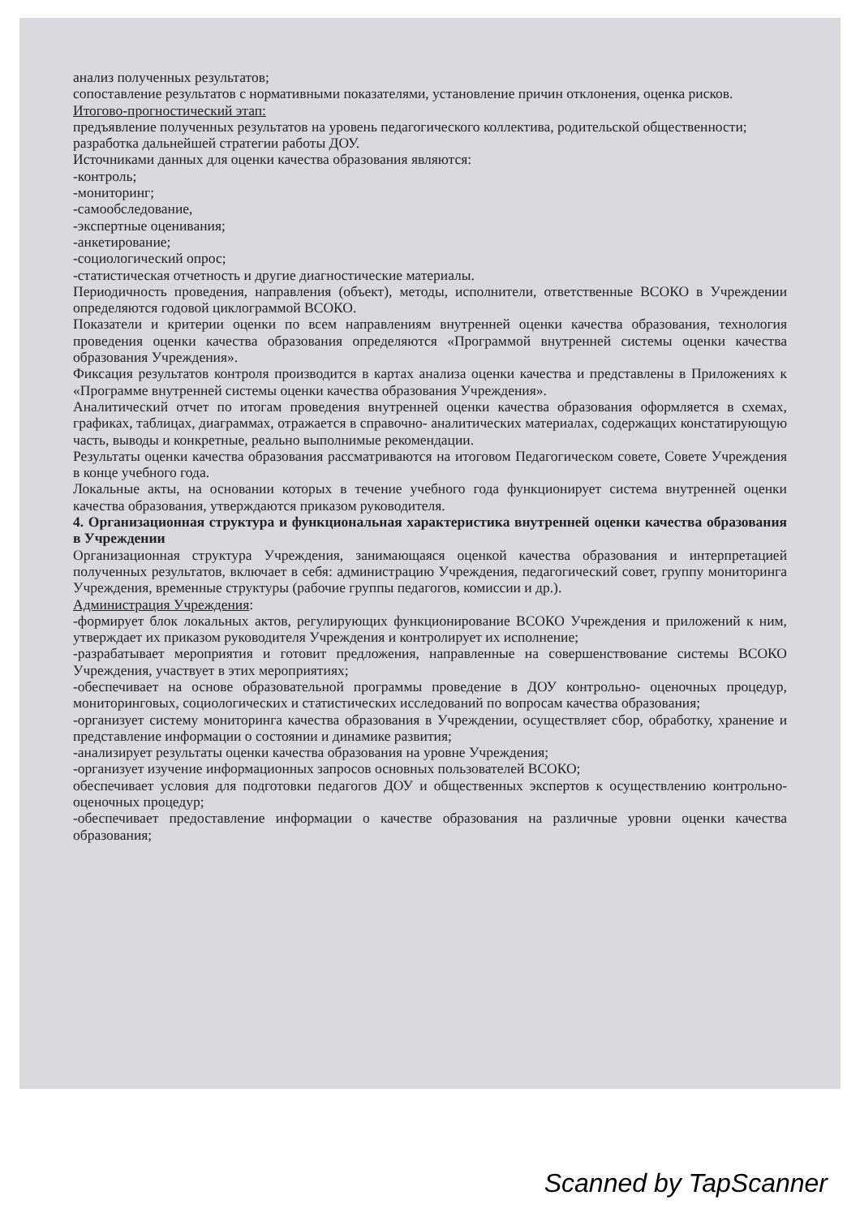анализ полученных результатов;
сопоставление результатов с нормативными показателями, установление причин отклонения, оценка рисков.
Итогово-прогностический этап:
предъявление полученных результатов на уровень педагогического коллектива, родительской общественности;
разработка дальнейшей стратегии работы ДОУ.
Источниками данных для оценки качества образования являются:
-контроль;
-мониторинг;
-самообследование,
-экспертные оценивания;
-анкетирование;
-социологический опрос;
-статистическая отчетность и другие диагностические материалы.
Периодичность проведения, направления (объект), методы, исполнители, ответственные ВСОКО в Учреждении определяются годовой циклограммой ВСОКО.
Показатели и критерии оценки по всем направлениям внутренней оценки качества образования, технология проведения оценки качества образования определяются «Программой внутренней системы оценки качества образования Учреждения».
Фиксация результатов контроля производится в картах анализа оценки качества и представлены в Приложениях к «Программе внутренней системы оценки качества образования Учреждения».
Аналитический отчет по итогам проведения внутренней оценки качества образования оформляется в схемах, графиках, таблицах, диаграммах, отражается в справочно- аналитических материалах, содержащих констатирующую часть, выводы и конкретные, реально выполнимые рекомендации.
Результаты оценки качества образования рассматриваются на итоговом Педагогическом совете, Совете Учреждения в конце учебного года.
Локальные акты, на основании которых в течение учебного года функционирует система внутренней оценки качества образования, утверждаются приказом руководителя.
4. Организационная структура и функциональная характеристика внутренней оценки качества образования в Учреждении
Организационная структура Учреждения, занимающаяся оценкой качества образования и интерпретацией полученных результатов, включает в себя: администрацию Учреждения, педагогический совет, группу мониторинга Учреждения, временные структуры (рабочие группы педагогов, комиссии и др.).
Администрация Учреждения:
-формирует блок локальных актов, регулирующих функционирование ВСОКО Учреждения и приложений к ним, утверждает их приказом руководителя Учреждения и контролирует их исполнение;
-разрабатывает мероприятия и готовит предложения, направленные на совершенствование системы ВСОКО Учреждения, участвует в этих мероприятиях;
-обеспечивает на основе образовательной программы проведение в ДОУ контрольно- оценочных процедур, мониторинговых, социологических и статистических исследований по вопросам качества образования;
-организует систему мониторинга качества образования в Учреждении, осуществляет сбор, обработку, хранение и представление информации о состоянии и динамике развития;
-анализирует результаты оценки качества образования на уровне Учреждения;
-организует изучение информационных запросов основных пользователей ВСОКО;
обеспечивает условия для подготовки педагогов ДОУ и общественных экспертов к осуществлению контрольно-оценочных процедур;
-обеспечивает предоставление информации о качестве образования на различные уровни оценки качества образования;
Scanned by TapScanner